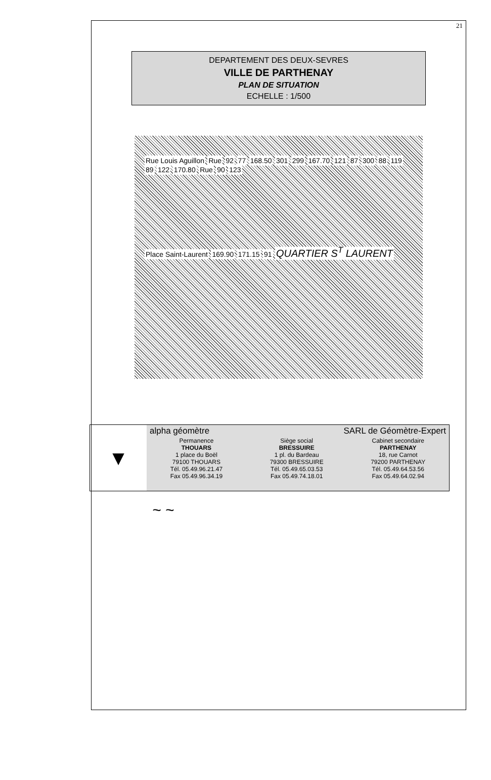21
DEPARTEMENT DES DEUX-SEVRES
VILLE DE PARTHENAY
PLAN DE SITUATION
ECHELLE : 1/500
Rue Louis Aguillon Rue 92 77 168.50 301 299 167.70 121 87 300 88 119 89 122 170.80 Rue 90 123
Place Saint-Laurent 169.90 171.15 91 QUARTIER S<sup>T</sup> LAURENT
▼
alpha géomètre SARL de Géomètre-Expert
Permanence
THOUARS
1 place du Boël
79100 THOUARS
Tél. 05.49.96.21.47
Fax 05.49.96.34.19
Siège social
BRESSUIRE
1 pl. du Bardeau
79300 BRESSUIRE
Tél. 05.49.65.03.53
Fax 05.49.74.18.01
Cabinet secondaire
PARTHENAY
18, rue Carnot
79200 PARTHENAY
Tél. 05.49.64.53.56
Fax 05.49.64.02.94
~ ~